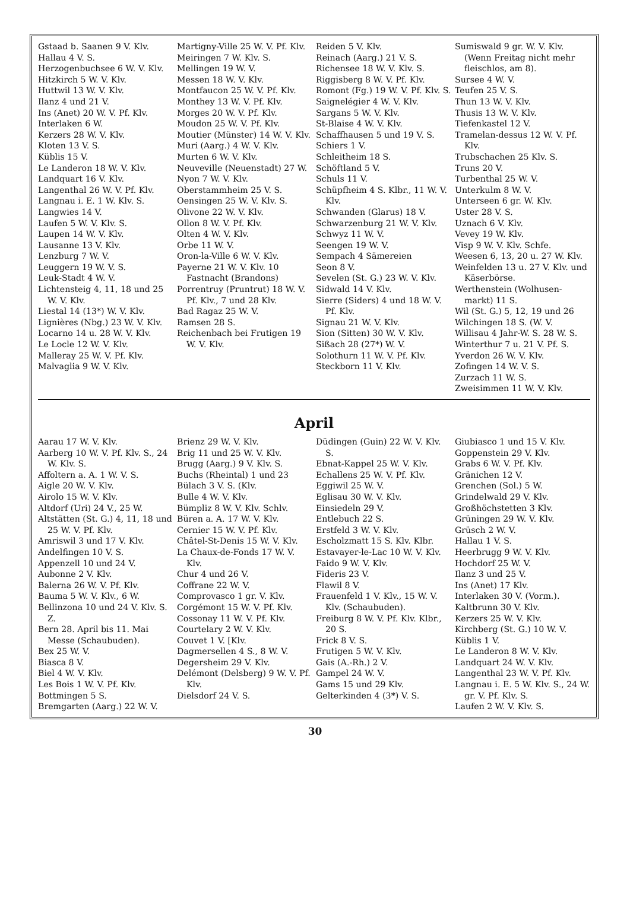Gstaad b. Saanen 9 V. Klv.
Hallau 4 V. S.
Herzogenbuchsee 6 W. V. Klv.
Hitzkirch 5 W. V. Klv.
Huttwil 13 W. V. Klv.
Ilanz 4 und 21 V.
Ins (Anet) 20 W. V. Pf. Klv.
Interlaken 6 W.
Kerzers 28 W. V. Klv.
Kloten 13 V. S.
Küblis 15 V.
Le Landeron 18 W. V. Klv.
Landquart 16 V. Klv.
Langenthal 26 W. V. Pf. Klv.
Langnau i. E. 1 W. Klv. S.
Langwies 14 V.
Laufen 5 W. V. Klv. S.
Laupen 14 W. V. Klv.
Lausanne 13 V. Klv.
Lenzburg 7 W. V.
Leuggern 19 W. V. S.
Leuk-Stadt 4 W. V.
Lichtensteig 4, 11, 18 und 25 W. V. Klv.
Liestal 14 (13*) W. V. Klv.
Lignières (Nbg.) 23 W. V. Klv.
Locarno 14 u. 28 W. V. Klv.
Le Locle 12 W. V. Klv.
Malleray 25 W. V. Pf. Klv.
Malvaglia 9 W. V. Klv.
Martigny-Ville 25 W. V. Pf. Klv.
Meiringen 7 W. Klv. S.
Mellingen 19 W. V.
Messen 18 W. V. Klv.
Montfaucon 25 W. V. Pf. Klv.
Monthey 13 W. V. Pf. Klv.
Morges 20 W. V. Pf. Klv.
Moudon 25 W. V. Pf. Klv.
Moutier (Münster) 14 W. V. Klv.
Muri (Aarg.) 4 W. V. Klv.
Murten 6 W. V. Klv.
Neuveville (Neuenstadt) 27 W.
Nyon 7 W. V. Klv.
Oberstammheim 25 V. S.
Oensingen 25 W. V. Klv. S.
Olivone 22 W. V. Klv.
Ollon 8 W. V. Pf. Klv.
Olten 4 W. V. Klv.
Orbe 11 W. V.
Oron-la-Ville 6 W. V. Klv.
Payerne 21 W. V. Klv. 10 Fastnacht (Brandons)
Porrentruy (Pruntrut) 18 W. V. Pf. Klv., 7 und 28 Klv.
Bad Ragaz 25 W. V.
Ramsen 28 S.
Reichenbach bei Frutigen 19 W. V. Klv.
Reiden 5 V. Klv.
Reinach (Aarg.) 21 V. S.
Richensee 18 W. V. Klv. S.
Riggisberg 8 W. V. Pf. Klv.
Romont (Fg.) 19 W. V. Pf. Klv. S.
Saignelégier 4 W. V. Klv.
Sargans 5 W. V. Klv.
St-Blaise 4 W. V. Klv.
Schaffhausen 5 und 19 V. S.
Schiers 1 V.
Schleitheim 18 S.
Schöftland 5 V.
Schuls 11 V.
Schüpfheim 4 S. Klbr., 11 W. V. Klv.
Schwanden (Glarus) 18 V.
Schwarzenburg 21 W. V. Klv.
Schwyz 11 W. V.
Seengen 19 W. V.
Sempach 4 Sämereien
Seon 8 V.
Sevelen (St. G.) 23 W. V. Klv.
Sidwald 14 V. Klv.
Sierre (Siders) 4 und 18 W. V. Pf. Klv.
Signau 21 W. V. Klv.
Sion (Sitten) 30 W. V. Klv.
Sißach 28 (27*) W. V.
Solothurn 11 W. V. Pf. Klv.
Steckborn 11 V. Klv.
Sumiswald 9 gr. W. V. Klv. (Wenn Freitag nicht mehr fleischlos, am 8).
Sursee 4 W. V.
Teufen 25 V. S.
Thun 13 W. V. Klv.
Thusis 13 W. V. Klv.
Tiefenkastel 12 V.
Tramelan-dessus 12 W. V. Pf. Klv.
Trubschachen 25 Klv. S.
Truns 20 V.
Turbenthal 25 W. V.
Unterkulm 8 W. V.
Unterseen 6 gr. W. Klv.
Uster 28 V. S.
Uznach 6 V. Klv.
Vevey 19 W. Klv.
Visp 9 W. V. Klv. Schfe.
Weesen 6, 13, 20 u. 27 W. Klv.
Weinfelden 13 u. 27 V. Klv. und Käserbörse.
Werthenstein (Wolhusen-markt) 11 S.
Wil (St. G.) 5, 12, 19 und 26
Wilchingen 18 S. (W. V.
Willisau 4 Jahr-W. S. 28 W. S.
Winterthur 7 u. 21 V. Pf. S.
Yverdon 26 W. V. Klv.
Zofingen 14 W. V. S.
Zurzach 11 W. S.
Zweisimmen 11 W. V. Klv.
April
Aarau 17 W. V. Klv.
Aarberg 10 W. V. Pf. Klv. S., 24 W. Klv. S.
Affoltern a. A. 1 W. V. S.
Aigle 20 W. V. Klv.
Airolo 15 W. V. Klv.
Altdorf (Uri) 24 V., 25 W.
Altstätten (St. G.) 4, 11, 18 und 25 W. V. Pf. Klv.
Amriswil 3 und 17 V. Klv.
Andelfingen 10 V. S.
Appenzell 10 und 24 V.
Aubonne 2 V. Klv.
Balerna 26 W. V. Pf. Klv.
Bauma 5 W. V. Klv., 6 W.
Bellinzona 10 und 24 V. Klv. S. Z.
Bern 28. April bis 11. Mai Messe (Schaubuden).
Bex 25 W. V.
Biasca 8 V.
Biel 4 W. V. Klv.
Les Bois 1 W. V. Pf. Klv.
Bottmingen 5 S.
Bremgarten (Aarg.) 22 W. V.
Brienz 29 W. V. Klv.
Brig 11 und 25 W. V. Klv.
Brugg (Aarg.) 9 V. Klv. S.
Buchs (Rheintal) 1 und 23
Bülach 3 V. S. (Klv.
Bulle 4 W. V. Klv.
Bümpliz 8 W. V. Klv. Schlv.
Büren a. A. 17 W. V. Klv.
Cernier 15 W. V. Pf. Klv.
Châtel-St-Denis 15 W. V. Klv.
La Chaux-de-Fonds 17 W. V. Klv.
Chur 4 und 26 V.
Coffrane 22 W. V.
Comprovasco 1 gr. V. Klv.
Corgémont 15 W. V. Pf. Klv.
Cossonay 11 W. V. Pf. Klv.
Courtelary 2 W. V. Klv.
Couvet 1 V. [Klv.
Dagmersellen 4 S., 8 W. V.
Degersheim 29 V. Klv.
Delémont (Delsberg) 9 W. V. Pf. Klv.
Dielsdorf 24 V. S.
Düdingen (Guin) 22 W. V. Klv. S.
Ebnat-Kappel 25 W. V. Klv.
Echallens 25 W. V. Pf. Klv.
Eggiwil 25 W. V.
Eglisau 30 W. V. Klv.
Einsiedeln 29 V.
Entlebuch 22 S.
Erstfeld 3 W. V. Klv.
Escholzmatt 15 S. Klv. Klbr.
Estavayer-le-Lac 10 W. V. Klv.
Faido 9 W. V. Klv.
Fideris 23 V.
Flawil 8 V.
Frauenfeld 1 V. Klv., 15 W. V. Klv. (Schaubuden).
Freiburg 8 W. V. Pf. Klv. Klbr., 20 S.
Frick 8 V. S.
Frutigen 5 W. V. Klv.
Gais (A.-Rh.) 2 V.
Gampel 24 W. V.
Gams 15 und 29 Klv.
Gelterkinden 4 (3*) V. S.
Giubiasco 1 und 15 V. Klv.
Goppenstein 29 V. Klv.
Grabs 6 W. V. Pf. Klv.
Gränichen 12 V.
Grenchen (Sol.) 5 W.
Grindelwald 29 V. Klv.
Großhöchstetten 3 Klv.
Grüningen 29 W. V. Klv.
Grüsch 2 W. V.
Hallau 1 V. S.
Heerbrugg 9 W. V. Klv.
Hochdorf 25 W. V.
Ilanz 3 und 25 V.
Ins (Anet) 17 Klv.
Interlaken 30 V. (Vorm.).
Kaltbrunn 30 V. Klv.
Kerzers 25 W. V. Klv.
Kirchberg (St. G.) 10 W. V.
Küblis 1 V.
Le Landeron 8 W. V. Klv.
Landquart 24 W. V. Klv.
Langenthal 23 W. V. Pf. Klv.
Langnau i. E. 5 W. Klv. S., 24 W. gr. V. Pf. Klv. S.
Laufen 2 W. V. Klv. S.
30